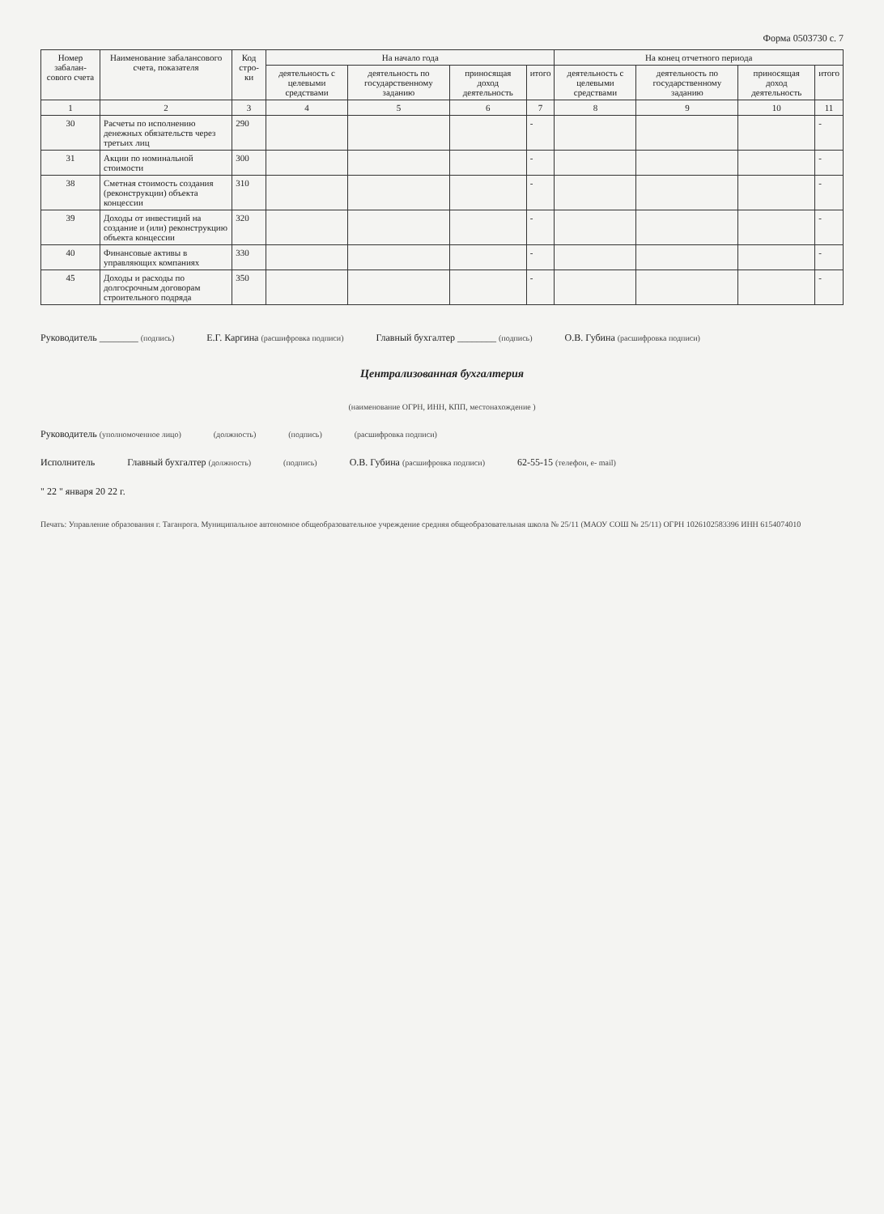Форма 0503730 с. 7
| Номер забалан-сового счета | Наименование забалансового счета, показателя | Код стро-ки | На начало года | | | | На конец отчетного периода | | | |
| --- | --- | --- | --- | --- | --- | --- | --- | --- | --- | --- |
| | | | деятельность с целевыми средствами | деятельность по государственному заданию | приносящая доход деятельность | итого | деятельность с целевыми средствами | деятельность по государственному заданию | приносящая доход деятельность | итого |
| 1 | 2 | 3 | 4 | 5 | 6 | 7 | 8 | 9 | 10 | 11 |
| 30 | Расчеты по исполнению денежных обязательств через третьих лиц | 290 | | | | - | | | | - |
| 31 | Акции по номинальной стоимости | 300 | | | | - | | | | - |
| 38 | Сметная стоимость создания (реконструкции) объекта концессии | 310 | | | | - | | | | - |
| 39 | Доходы от инвестиций на создание и (или) реконструкцию объекта концессии | 320 | | | | - | | | | - |
| 40 | Финансовые активы в управляющих компаниях | 330 | | | | - | | | | - |
| 45 | Доходы и расходы по долгосрочным договорам строительного подряда | 350 | | | | - | | | | - |
Руководитель ________ (подпись)
Е.Г. Каргина (расшифровка подписи)
Главный бухгалтер ________ (подпись)
О.В. Губина (расшифровка подписи)
Централизованная бухгалтерия
(наименование ОГРН, ИНН, КПП, местонахождение )
Руководитель (уполномоченное лицо)
(должность) (подпись) (расшифровка подписи)
Исполнитель Главный бухгалтер (должность) (подпись)
О.В. Губина (расшифровка подписи)
62-55-15 (телефон, e- mail)
" 22 " января 20 22 г.
Печать: Управление образования г. Таганрога. Муниципальное автономное общеобразовательное учреждение средняя общеобразовательная школа № 25/11 (МАОУ СОШ № 25/11) ОГРН 1026102583396 ИНН 6154074010